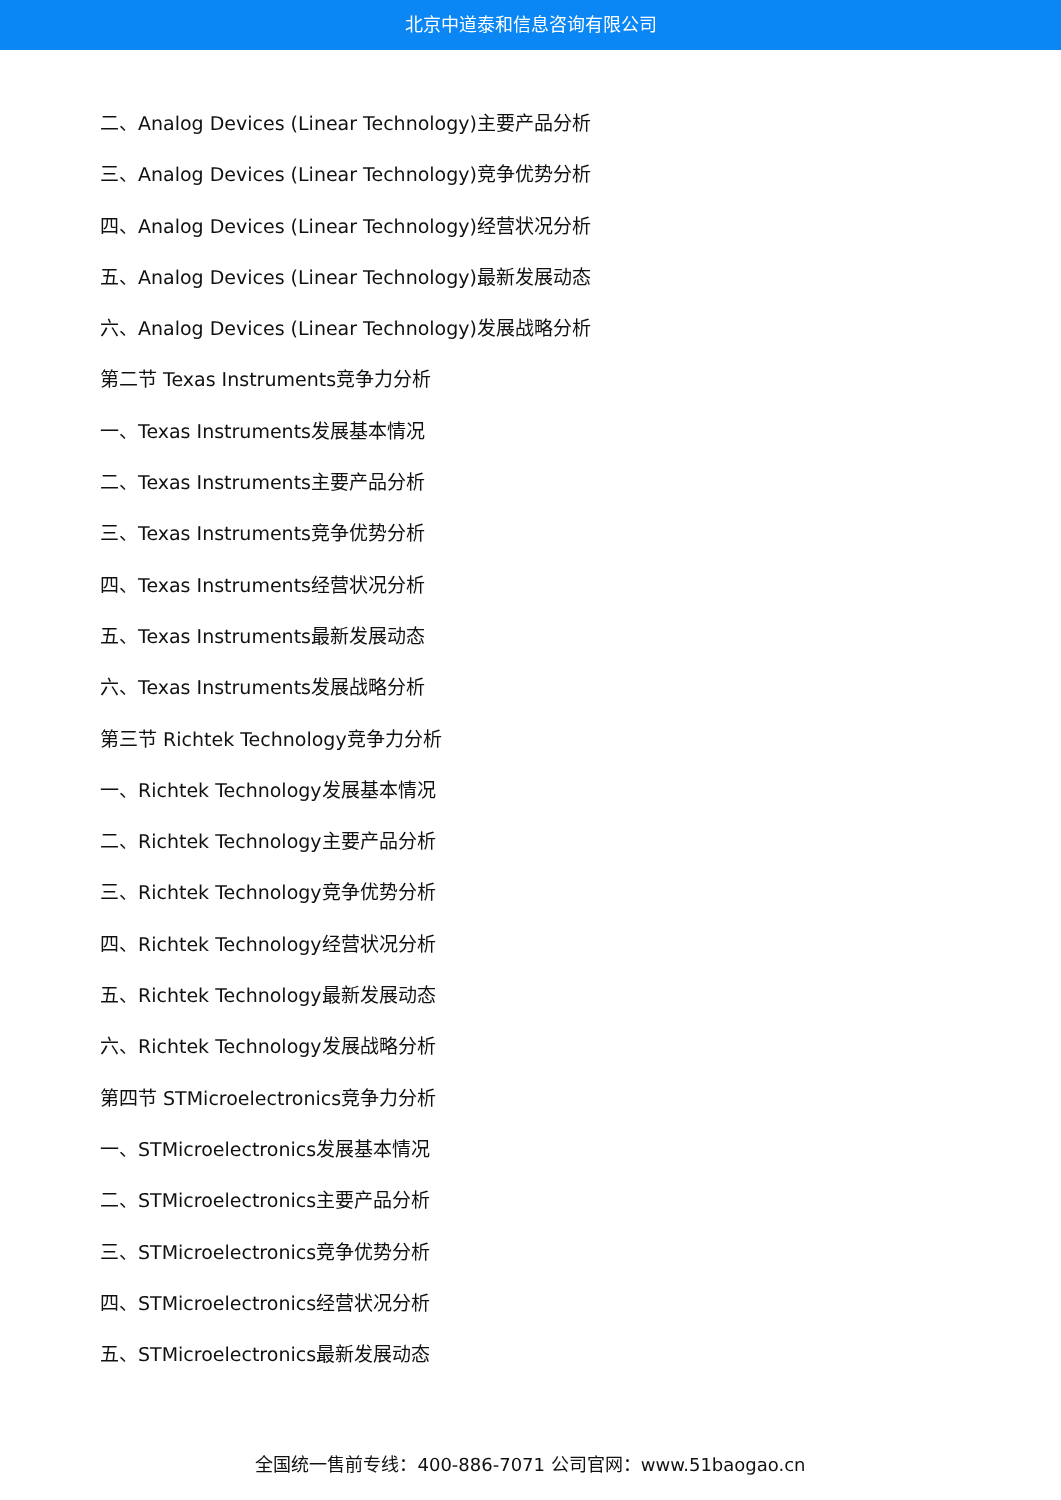北京中道泰和信息咨询有限公司
二、Analog Devices (Linear Technology)主要产品分析
三、Analog Devices (Linear Technology)竞争优势分析
四、Analog Devices (Linear Technology)经营状况分析
五、Analog Devices (Linear Technology)最新发展动态
六、Analog Devices (Linear Technology)发展战略分析
第二节 Texas Instruments竞争力分析
一、Texas Instruments发展基本情况
二、Texas Instruments主要产品分析
三、Texas Instruments竞争优势分析
四、Texas Instruments经营状况分析
五、Texas Instruments最新发展动态
六、Texas Instruments发展战略分析
第三节 Richtek Technology竞争力分析
一、Richtek Technology发展基本情况
二、Richtek Technology主要产品分析
三、Richtek Technology竞争优势分析
四、Richtek Technology经营状况分析
五、Richtek Technology最新发展动态
六、Richtek Technology发展战略分析
第四节 STMicroelectronics竞争力分析
一、STMicroelectronics发展基本情况
二、STMicroelectronics主要产品分析
三、STMicroelectronics竞争优势分析
四、STMicroelectronics经营状况分析
五、STMicroelectronics最新发展动态
全国统一售前专线：400-886-7071 公司官网：www.51baogao.cn